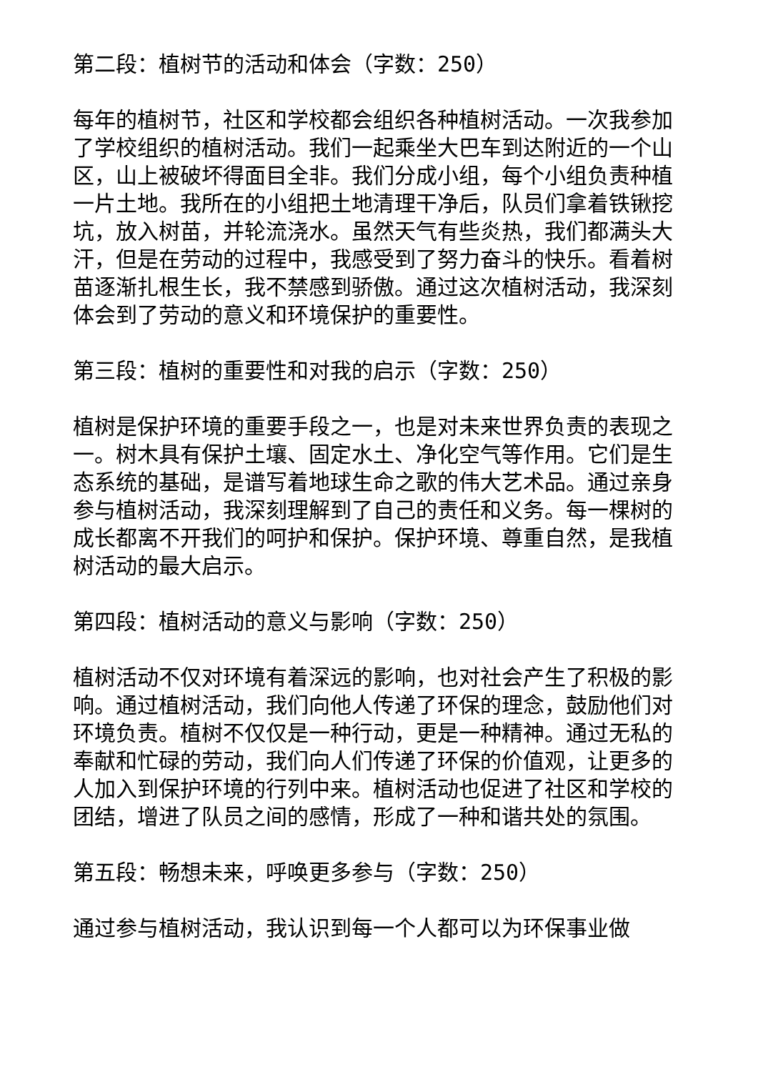第二段：植树节的活动和体会（字数：250）
每年的植树节，社区和学校都会组织各种植树活动。一次我参加了学校组织的植树活动。我们一起乘坐大巴车到达附近的一个山区，山上被破坏得面目全非。我们分成小组，每个小组负责种植一片土地。我所在的小组把土地清理干净后，队员们拿着铁锹挖坑，放入树苗，并轮流浇水。虽然天气有些炎热，我们都满头大汗，但是在劳动的过程中，我感受到了努力奋斗的快乐。看着树苗逐渐扎根生长，我不禁感到骄傲。通过这次植树活动，我深刻体会到了劳动的意义和环境保护的重要性。
第三段：植树的重要性和对我的启示（字数：250）
植树是保护环境的重要手段之一，也是对未来世界负责的表现之一。树木具有保护土壤、固定水土、净化空气等作用。它们是生态系统的基础，是谱写着地球生命之歌的伟大艺术品。通过亲身参与植树活动，我深刻理解到了自己的责任和义务。每一棵树的成长都离不开我们的呵护和保护。保护环境、尊重自然，是我植树活动的最大启示。
第四段：植树活动的意义与影响（字数：250）
植树活动不仅对环境有着深远的影响，也对社会产生了积极的影响。通过植树活动，我们向他人传递了环保的理念，鼓励他们对环境负责。植树不仅仅是一种行动，更是一种精神。通过无私的奉献和忙碌的劳动，我们向人们传递了环保的价值观，让更多的人加入到保护环境的行列中来。植树活动也促进了社区和学校的团结，增进了队员之间的感情，形成了一种和谐共处的氛围。
第五段：畅想未来，呼唤更多参与（字数：250）
通过参与植树活动，我认识到每一个人都可以为环保事业做